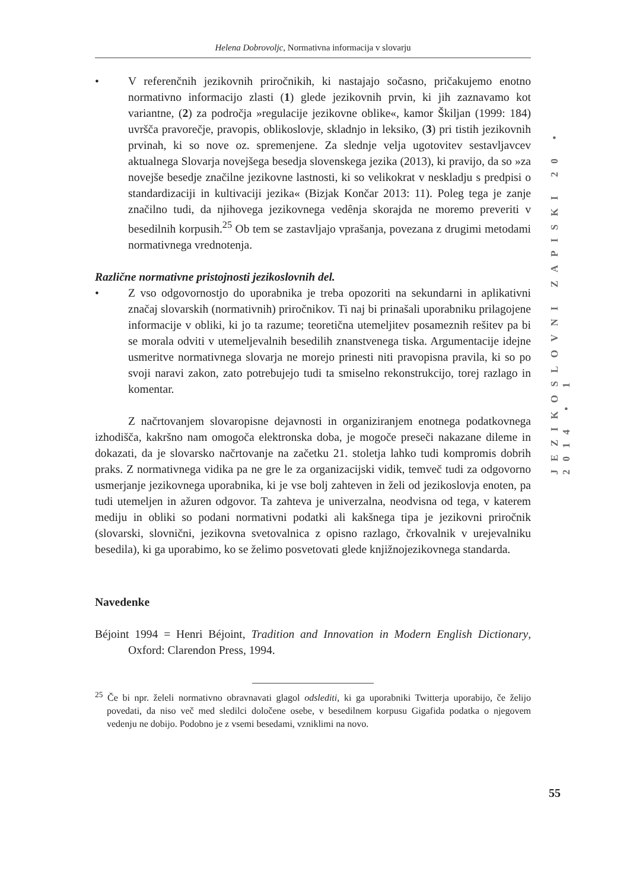Helena Dobrovoljc, Normativna informacija v slovarju
• V referenčnih jezikovnih priročnikih, ki nastajajo sočasno, pričakujemo enotno normativno informacijo zlasti (1) glede jezikovnih prvin, ki jih zaznavamo kot variantne, (2) za področja »regulacije jezikovne oblike«, kamor Škiljan (1999: 184) uvršča pravorečje, pravopis, oblikoslovje, skladnjo in leksiko, (3) pri tistih jezikovnih prvinah, ki so nove oz. spremenjene. Za slednje velja ugotovitev sestavljavcev aktualnega Slovarja novejšega besedja slovenskega jezika (2013), ki pravijo, da so »za novejše besedje značilne jezikovne lastnosti, ki so velikokrat v neskladju s predpisi o standardizaciji in kultivaciji jezika« (Bizjak Končar 2013: 11). Poleg tega je zanje značilno tudi, da njihovega jezikovnega vedênja skorajda ne moremo preveriti v besedilnih korpusih.<sup>25</sup> Ob tem se zastavljajo vprašanja, povezana z drugimi metodami normativnega vrednotenja.
Različne normativne pristojnosti jezikoslovnih del.
• Z vso odgovornostjo do uporabnika je treba opozoriti na sekundarni in aplikativni značaj slovarskih (normativnih) priročnikov. Ti naj bi prinašali uporabniku prilagojene informacije v obliki, ki jo ta razume; teoretična utemeljitev posameznih rešitev pa bi se morala odviti v utemeljevalnih besedilih znanstvenega tiska. Argumentacije idejne usmeritve normativnega slovarja ne morejo prinesti niti pravopisna pravila, ki so po svoji naravi zakon, zato potrebujejo tudi ta smiselno rekonstrukcijo, torej razlago in komentar.
Z načrtovanjem slovaropisne dejavnosti in organiziranjem enotnega podatkovnega izhodišča, kakršno nam omogoča elektronska doba, je mogoče preseči nakazane dileme in dokazati, da je slovarsko načrtovanje na začetku 21. stoletja lahko tudi kompromis dobrih praks. Z normativnega vidika pa ne gre le za organizacijski vidik, temveč tudi za odgovorno usmerjanje jezikovnega uporabnika, ki je vse bolj zahteven in želi od jezikoslovja enoten, pa tudi utemeljen in ažuren odgovor. Ta zahteva je univerzalna, neodvisna od tega, v katerem mediju in obliki so podani normativni podatki ali kakšnega tipa je jezikovni priročnik (slovarski, slovnični, jezikovna svetovalnica z opisno razlago, črkovalnik v urejevalniku besedila), ki ga uporabimo, ko se želimo posvetovati glede knjižnojezikovnega standarda.
Navedenke
Béjoint 1994 = Henri Béjoint, Tradition and Innovation in Modern English Dictionary, Oxford: Clarendon Press, 1994.
<sup>25</sup> Če bi npr. želeli normativno obravnavati glagol odslediti, ki ga uporabniki Twitterja uporabijo, če želijo povedati, da niso več med sledilci določene osebe, v besedilnem korpusu Gigafida podatka o njegovem vedenju ne dobijo. Podobno je z vsemi besedami, vzniklimi na novo.
JEZIKOSLOVNI ZAPISKI 20 • 2014 • 1
55